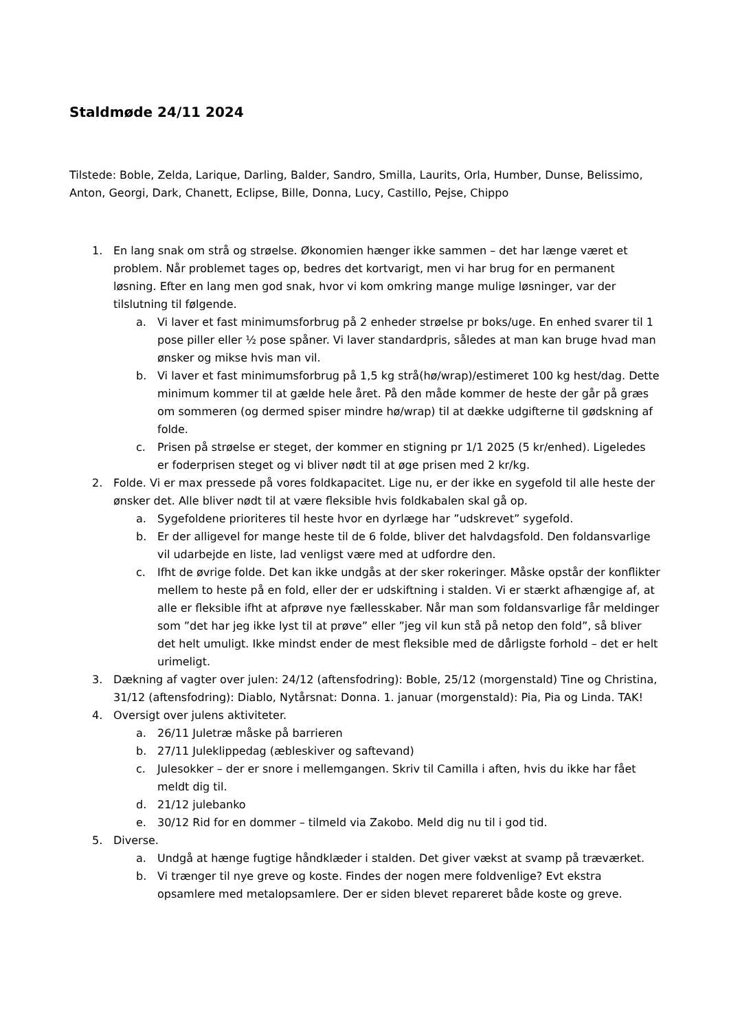Staldmøde 24/11 2024
Tilstede: Boble, Zelda, Larique, Darling, Balder, Sandro, Smilla, Laurits, Orla, Humber, Dunse, Belissimo, Anton, Georgi, Dark, Chanett, Eclipse, Bille, Donna, Lucy, Castillo, Pejse, Chippo
1. En lang snak om strå og strøelse. Økonomien hænger ikke sammen – det har længe været et problem. Når problemet tages op, bedres det kortvarigt, men vi har brug for en permanent løsning. Efter en lang men god snak, hvor vi kom omkring mange mulige løsninger, var der tilslutning til følgende.
a. Vi laver et fast minimumsforbrug på 2 enheder strøelse pr boks/uge. En enhed svarer til 1 pose piller eller ½ pose spåner. Vi laver standardpris, således at man kan bruge hvad man ønsker og mikse hvis man vil.
b. Vi laver et fast minimumsforbrug på 1,5 kg strå(hø/wrap)/estimeret 100 kg hest/dag. Dette minimum kommer til at gælde hele året. På den måde kommer de heste der går på græs om sommeren (og dermed spiser mindre hø/wrap) til at dække udgifterne til gødskning af folde.
c. Prisen på strøelse er steget, der kommer en stigning pr 1/1 2025 (5 kr/enhed). Ligeledes er foderprisen steget og vi bliver nødt til at øge prisen med 2 kr/kg.
2. Folde. Vi er max pressede på vores foldkapacitet. Lige nu, er der ikke en sygefold til alle heste der ønsker det. Alle bliver nødt til at være fleksible hvis foldkabalen skal gå op.
a. Sygefoldene prioriteres til heste hvor en dyrlæge har ”udskrevet” sygefold.
b. Er der alligevel for mange heste til de 6 folde, bliver det halvdagsfold. Den foldansvarlige vil udarbejde en liste, lad venligst være med at udfordre den.
c. Ifht de øvrige folde. Det kan ikke undgås at der sker rokeringer. Måske opstår der konflikter mellem to heste på en fold, eller der er udskiftning i stalden. Vi er stærkt afhængige af, at alle er fleksible ifht at afprøve nye fællesskaber. Når man som foldansvarlige får meldinger som ”det har jeg ikke lyst til at prøve” eller ”jeg vil kun stå på netop den fold”, så bliver det helt umuligt. Ikke mindst ender de mest fleksible med de dårligste forhold – det er helt urimeligt.
3. Dækning af vagter over julen: 24/12 (aftensfodring): Boble, 25/12 (morgenstald) Tine og Christina, 31/12 (aftensfodring): Diablo, Nytårsnat: Donna. 1. januar (morgenstald): Pia, Pia og Linda. TAK!
4. Oversigt over julens aktiviteter.
a. 26/11 Juletræ måske på barrieren
b. 27/11 Juleklippedag (æbleskiver og saftevand)
c. Julesokker – der er snore i mellemgangen. Skriv til Camilla i aften, hvis du ikke har fået meldt dig til.
d. 21/12 julebanko
e. 30/12 Rid for en dommer – tilmeld via Zakobo. Meld dig nu til i god tid.
5. Diverse.
a. Undgå at hænge fugtige håndklæder i stalden. Det giver vækst at svamp på træværket.
b. Vi trænger til nye greve og koste. Findes der nogen mere foldvenlige? Evt ekstra opsamlere med metalopsamlere. Der er siden blevet repareret både koste og greve.